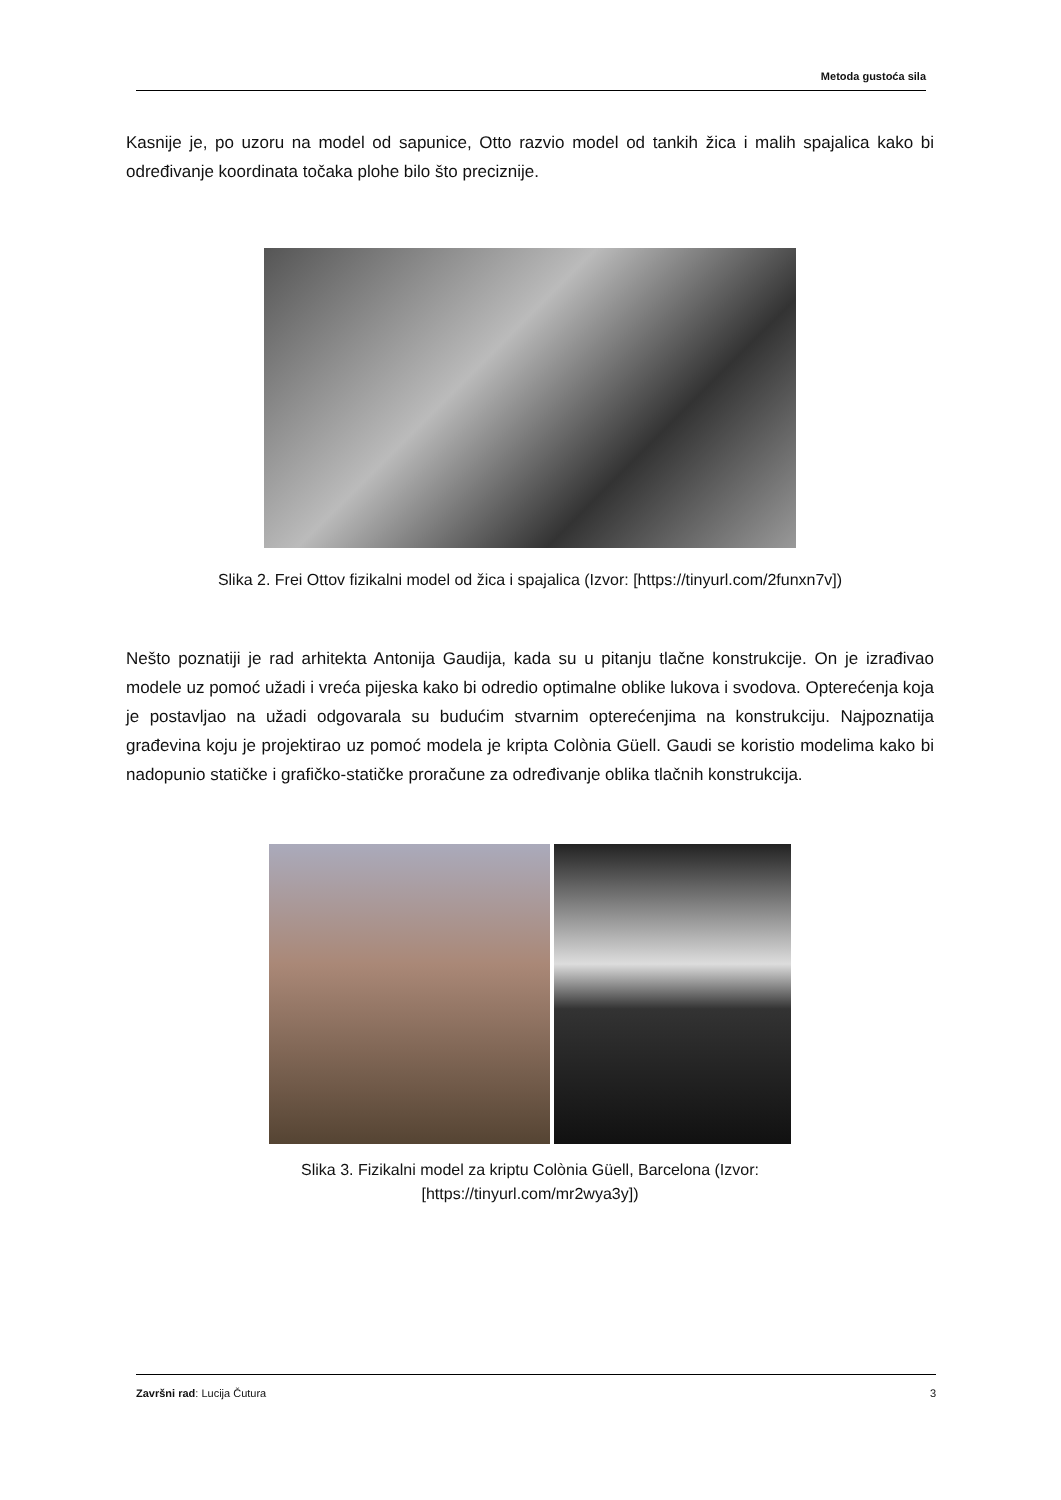Metoda gustoća sila
Kasnije je, po uzoru na model od sapunice, Otto razvio model od tankih žica i malih spajalica kako bi određivanje koordinata točaka plohe bilo što preciznije.
Slika 2. Frei Ottov fizikalni model od žica i spajalica (Izvor: [https://tinyurl.com/2funxn7v])
Nešto poznatiji je rad arhitekta Antonija Gaudija, kada su u pitanju tlačne konstrukcije. On je izrađivao modele uz pomoć užadi i vreća pijeska kako bi odredio optimalne oblike lukova i svodova. Opterećenja koja je postavljao na užadi odgovarala su budućim stvarnim opterećenjima na konstrukciju. Najpoznatija građevina koju je projektirao uz pomoć modela je kripta Colònia Güell. Gaudi se koristio modelima kako bi nadopunio statičke i grafičko-statičke proračune za određivanje oblika tlačnih konstrukcija.
Slika 3. Fizikalni model za kriptu Colònia Güell, Barcelona (Izvor:
[https://tinyurl.com/mr2wya3y])
Završni rad: Lucija Čutura 3